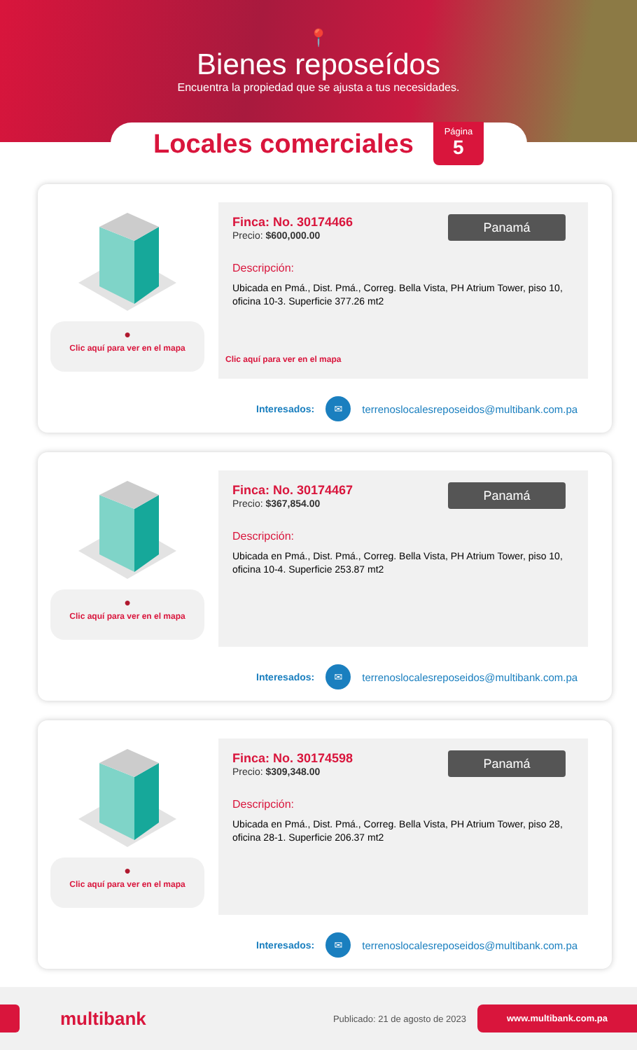📍
Bienes reposeídos
Encuentra la propiedad que se ajusta a tus necesidades.
Locales comerciales
Página
5
●
Clic aquí para ver en el mapa
Panamá
Finca: No. 30174466
Precio: $600,000.00
Descripción:
Ubicada en Pmá., Dist. Pmá., Correg. Bella Vista, PH Atrium Tower, piso 10, oficina 10-3. Superficie 377.26 mt2
Clic aquí para ver en el mapa
Interesados: ✉ terrenoslocalesreposeidos@multibank.com.pa
●
Clic aquí para ver en el mapa
Panamá
Finca: No. 30174467
Precio: $367,854.00
Descripción:
Ubicada en Pmá., Dist. Pmá., Correg. Bella Vista, PH Atrium Tower, piso 10, oficina 10-4. Superficie 253.87 mt2
Interesados: ✉ terrenoslocalesreposeidos@multibank.com.pa
●
Clic aquí para ver en el mapa
Panamá
Finca: No. 30174598
Precio: $309,348.00
Descripción:
Ubicada en Pmá., Dist. Pmá., Correg. Bella Vista, PH Atrium Tower, piso 28, oficina 28-1. Superficie 206.37 mt2
Interesados: ✉ terrenoslocalesreposeidos@multibank.com.pa
multibank
Publicado: 21 de agosto de 2023
www.multibank.com.pa